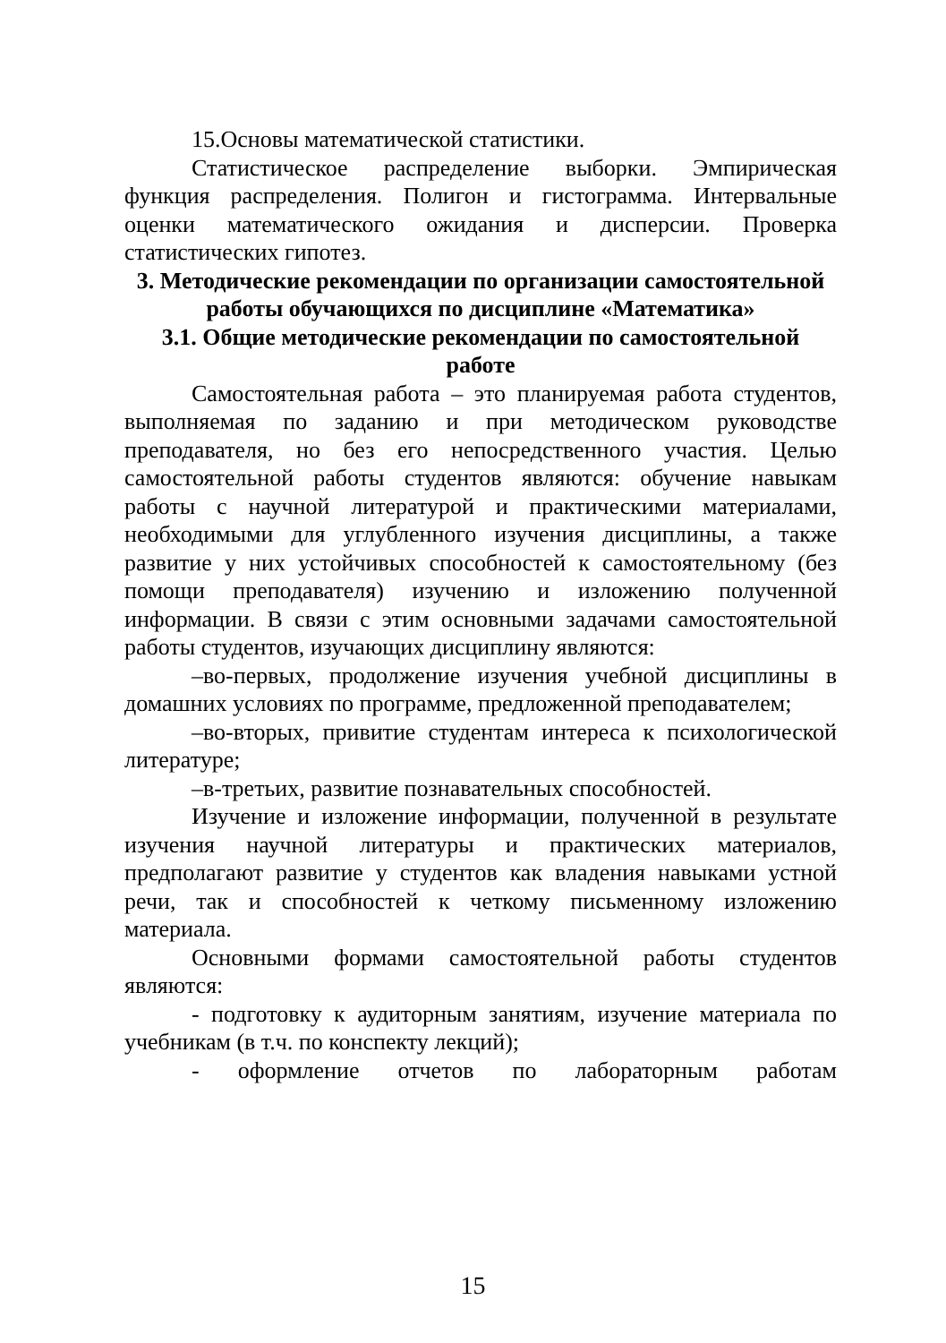15.Основы математической статистики.
Статистическое распределение выборки. Эмпирическая функция распределения. Полигон и гистограмма. Интервальные оценки математического ожидания и дисперсии. Проверка статистических гипотез.
3. Методические рекомендации по организации самостоятельной работы обучающихся по дисциплине «Математика»
3.1. Общие методические рекомендации по самостоятельной работе
Самостоятельная работа – это планируемая работа студентов, выполняемая по заданию и при методическом руководстве преподавателя, но без его непосредственного участия. Целью самостоятельной работы студентов являются: обучение навыкам работы с научной литературой и практическими материалами, необходимыми для углубленного изучения дисциплины, а также развитие у них устойчивых способностей к самостоятельному (без помощи преподавателя) изучению и изложению полученной информации. В связи с этим основными задачами самостоятельной работы студентов, изучающих дисциплину являются:
–во-первых, продолжение изучения учебной дисциплины в домашних условиях по программе, предложенной преподавателем;
–во-вторых, привитие студентам интереса к психологической литературе;
–в-третьих, развитие познавательных способностей.
Изучение и изложение информации, полученной в результате изучения научной литературы и практических материалов, предполагают развитие у студентов как владения навыками устной речи, так и способностей к четкому письменному изложению материала.
Основными формами самостоятельной работы студентов являются:
- подготовку к аудиторным занятиям, изучение материала по учебникам (в т.ч. по конспекту лекций);
- оформление отчетов по лабораторным работам
15